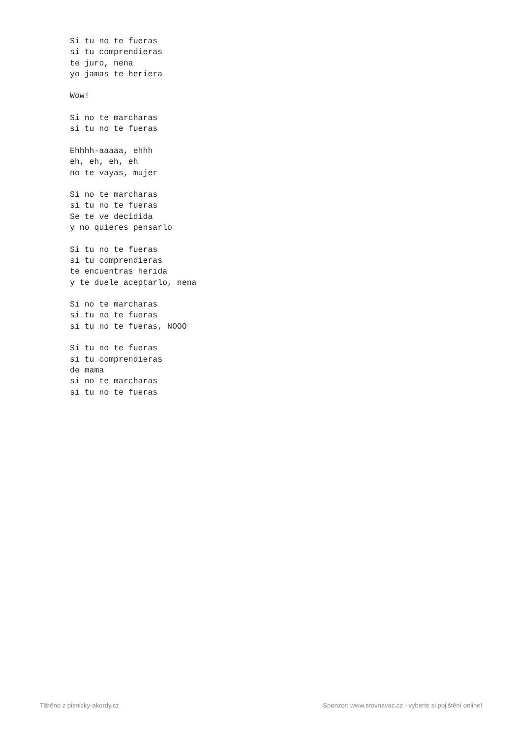Si tu no te fueras
si tu comprendieras
te juro, nena
yo jamas te heriera

Wow!

Si no te marcharas
si tu no te fueras

Ehhhh-aaaaa, ehhh
eh, eh, eh, eh
no te vayas, mujer

Si no te marcharas
si tu no te fueras
Se te ve decidida
y no quieres pensarlo

Si tu no te fueras
si tu comprendieras
te encuentras herida
y te duele aceptarlo, nena

Si no te marcharas
si tu no te fueras
si tu no te fueras, NOOO

Si tu no te fueras
si tu comprendieras
de mama
si no te marcharas
si tu no te fueras
Tištěno z pisnicky-akordy.cz Sponzor: www.srovnavac.cz - vyberte si pojištění online!